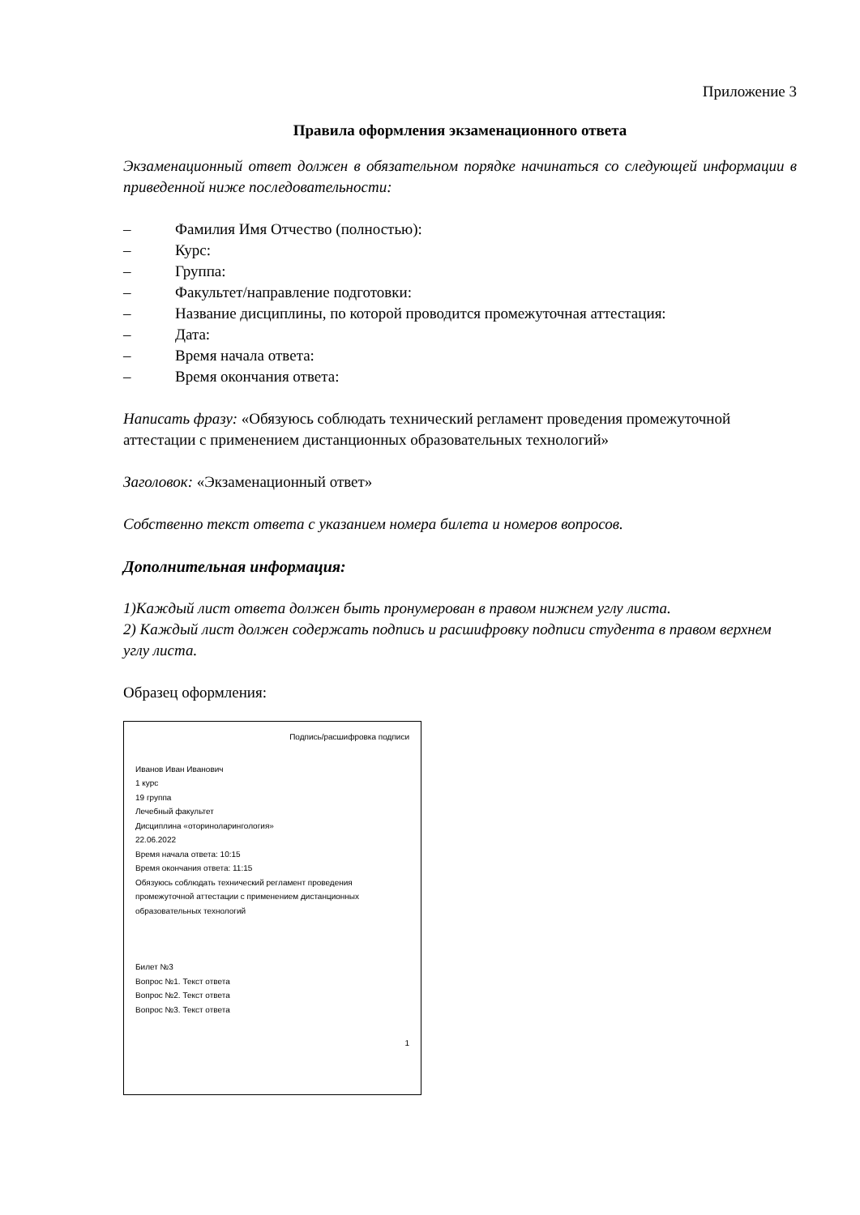Приложение 3
Правила оформления экзаменационного ответа
Экзаменационный ответ должен в обязательном порядке начинаться со следующей информации в приведенной ниже последовательности:
– Фамилия Имя Отчество (полностью):
– Курс:
– Группа:
– Факультет/направление подготовки:
– Название дисциплины, по которой проводится промежуточная аттестация:
– Дата:
– Время начала ответа:
– Время окончания ответа:
Написать фразу: «Обязуюсь соблюдать технический регламент проведения промежуточной аттестации с применением дистанционных образовательных технологий»
Заголовок: «Экзаменационный ответ»
Собственно текст ответа с указанием номера билета и номеров вопросов.
Дополнительная информация:
1)Каждый лист ответа должен быть пронумерован в правом нижнем углу листа.
2) Каждый лист должен содержать подпись и расшифровку подписи студента в правом верхнем углу листа.
Образец оформления:
Подпись/расшифровка подписи
Иванов Иван Иванович
1 курс
19 группа
Лечебный факультет
Дисциплина «оториноларингология»
22.06.2022
Время начала ответа: 10:15
Время окончания ответа: 11:15
Обязуюсь соблюдать технический регламент проведения промежуточной аттестации с применением дистанционных образовательных технологий
Билет №3
Вопрос №1. Текст ответа
Вопрос №2. Текст ответа
Вопрос №3. Текст ответа
1